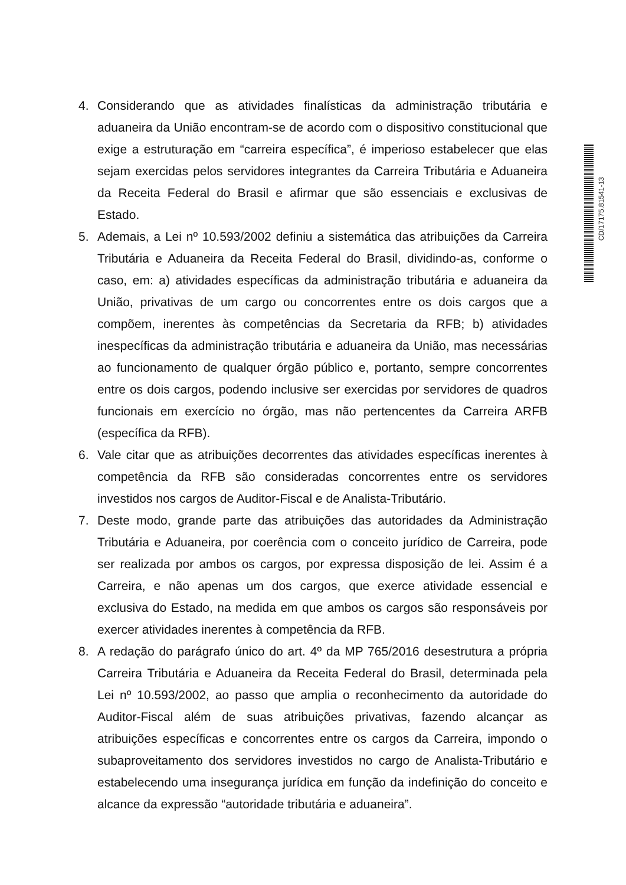CD/17175.81541-13
4. Considerando que as atividades finalísticas da administração tributária e aduaneira da União encontram-se de acordo com o dispositivo constitucional que exige a estruturação em “carreira específica”, é imperioso estabelecer que elas sejam exercidas pelos servidores integrantes da Carreira Tributária e Aduaneira da Receita Federal do Brasil e afirmar que são essenciais e exclusivas de Estado.
5. Ademais, a Lei nº 10.593/2002 definiu a sistemática das atribuições da Carreira Tributária e Aduaneira da Receita Federal do Brasil, dividindo-as, conforme o caso, em: a) atividades específicas da administração tributária e aduaneira da União, privativas de um cargo ou concorrentes entre os dois cargos que a compõem, inerentes às competências da Secretaria da RFB; b) atividades inespecíficas da administração tributária e aduaneira da União, mas necessárias ao funcionamento de qualquer órgão público e, portanto, sempre concorrentes entre os dois cargos, podendo inclusive ser exercidas por servidores de quadros funcionais em exercício no órgão, mas não pertencentes da Carreira ARFB (específica da RFB).
6. Vale citar que as atribuições decorrentes das atividades específicas inerentes à competência da RFB são consideradas concorrentes entre os servidores investidos nos cargos de Auditor-Fiscal e de Analista-Tributário.
7. Deste modo, grande parte das atribuições das autoridades da Administração Tributária e Aduaneira, por coerência com o conceito jurídico de Carreira, pode ser realizada por ambos os cargos, por expressa disposição de lei. Assim é a Carreira, e não apenas um dos cargos, que exerce atividade essencial e exclusiva do Estado, na medida em que ambos os cargos são responsáveis por exercer atividades inerentes à competência da RFB.
8. A redação do parágrafo único do art. 4º da MP 765/2016 desestrutura a própria Carreira Tributária e Aduaneira da Receita Federal do Brasil, determinada pela Lei nº 10.593/2002, ao passo que amplia o reconhecimento da autoridade do Auditor-Fiscal além de suas atribuições privativas, fazendo alcançar as atribuições específicas e concorrentes entre os cargos da Carreira, impondo o subaproveitamento dos servidores investidos no cargo de Analista-Tributário e estabelecendo uma insegurança jurídica em função da indefinição do conceito e alcance da expressão “autoridade tributária e aduaneira”.